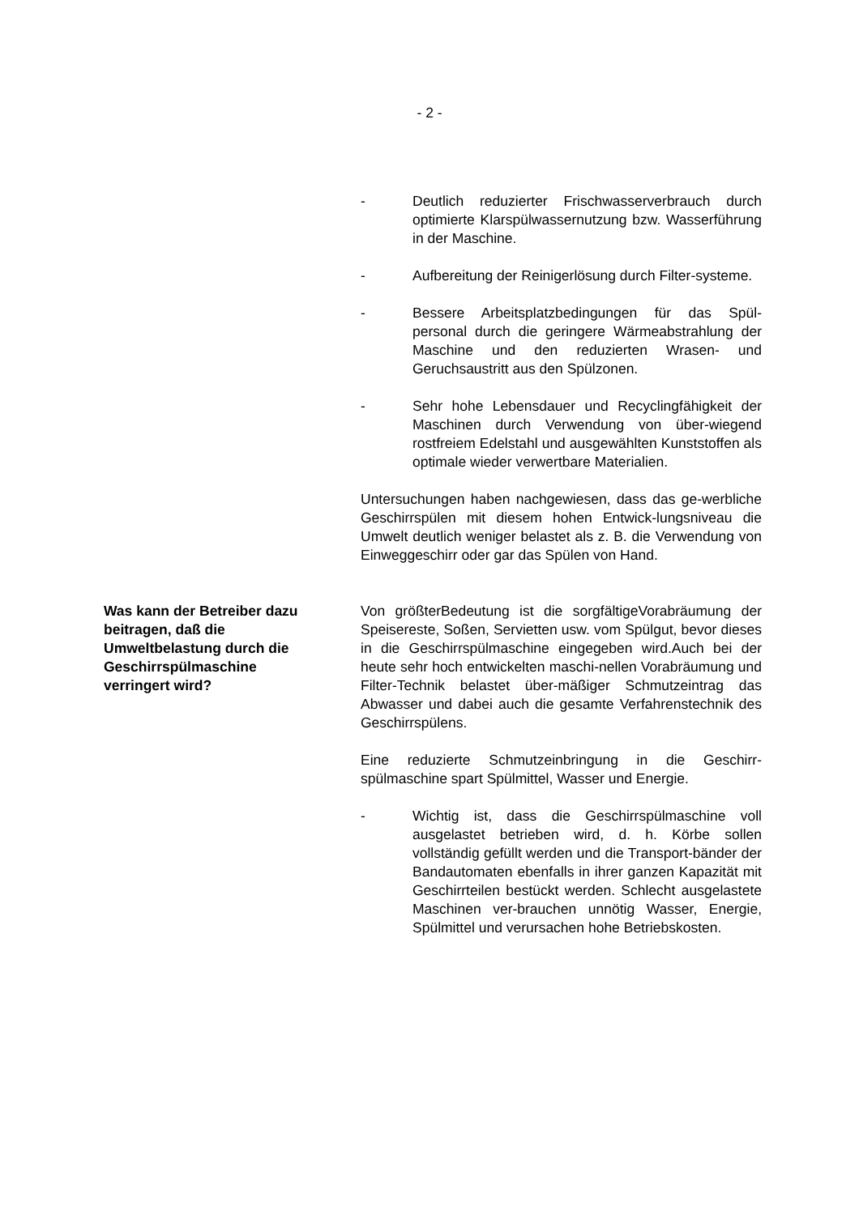- 2 -
- Deutlich reduzierter Frischwasserverbrauch durch optimierte Klarspülwassernutzung bzw. Wasserführung in der Maschine.
- Aufbereitung der Reinigerlösung durch Filter-systeme.
- Bessere Arbeitsplatzbedingungen für das Spül-personal durch die geringere Wärmeabstrahlung der Maschine und den reduzierten Wrasen- und Geruchsaustritt aus den Spülzonen.
- Sehr hohe Lebensdauer und Recyclingfähigkeit der Maschinen durch Verwendung von über-wiegend rostfreiem Edelstahl und ausgewählten Kunststoffen als optimale wieder verwertbare Materialien.
Untersuchungen haben nachgewiesen, dass das ge-werbliche Geschirrspülen mit diesem hohen Entwick-lungsniveau die Umwelt deutlich weniger belastet als z. B. die Verwendung von Einweggeschirr oder gar das Spülen von Hand.
Was kann der Betreiber dazu beitragen, daß die Umweltbelastung durch die Geschirrspülmaschine verringert wird?
Von größterBedeutung ist die sorgfältigeVorabräumung der Speisereste, Soßen, Servietten usw. vom Spülgut, bevor dieses in die Geschirrspülmaschine eingegeben wird.Auch bei der heute sehr hoch entwickelten maschi-nellen Vorabräumung und Filter-Technik belastet über-mäßiger Schmutzeintrag das Abwasser und dabei auch die gesamte Verfahrenstechnik des Geschirrspülens.
Eine reduzierte Schmutzeinbringung in die Geschirr-spülmaschine spart Spülmittel, Wasser und Energie.
- Wichtig ist, dass die Geschirrspülmaschine voll ausgelastet betrieben wird, d. h. Körbe sollen vollständig gefüllt werden und die Transport-bänder der Bandautomaten ebenfalls in ihrer ganzen Kapazität mit Geschirrteilen bestückt werden. Schlecht ausgelastete Maschinen ver-brauchen unnötig Wasser, Energie, Spülmittel und verursachen hohe Betriebskosten.